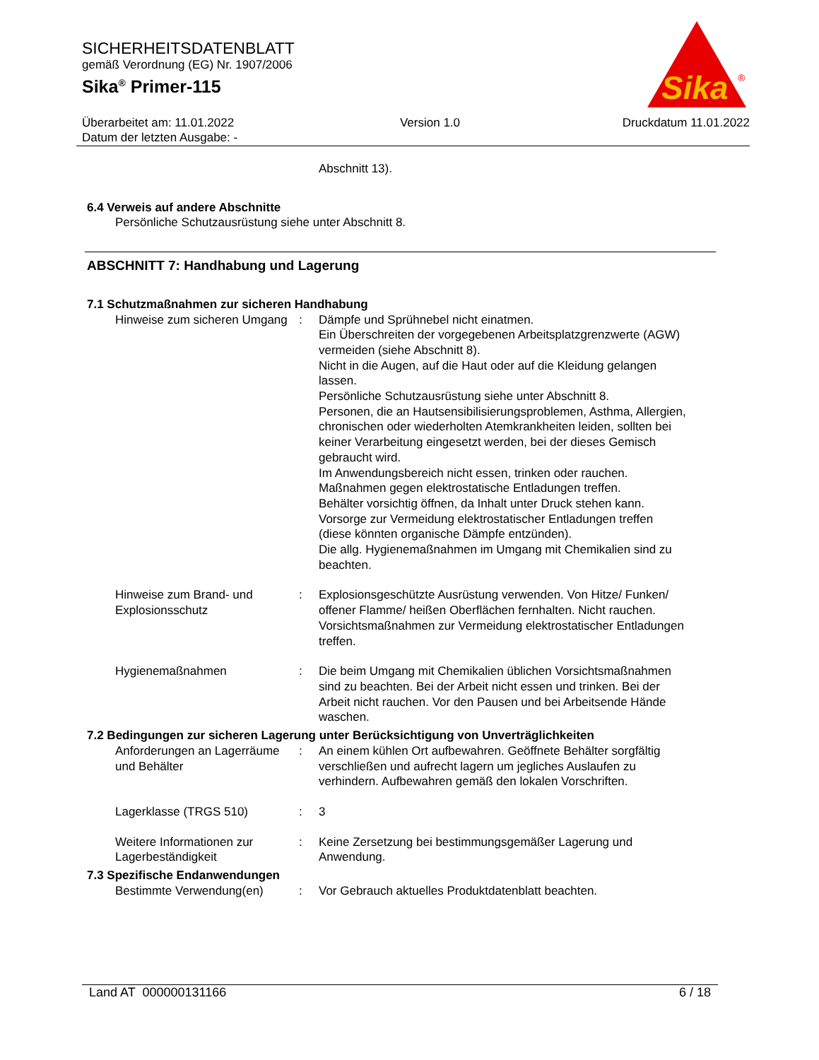SICHERHEITSDATENBLATT
gemäß Verordnung (EG) Nr. 1907/2006
Sika<sup>®</sup> Primer-115
Sika
®
Überarbeitet am: 11.01.2022
Datum der letzten Ausgabe: -
Version 1.0 Druckdatum 11.01.2022
Abschnitt 13).
6.4 Verweis auf andere Abschnitte
Persönliche Schutzausrüstung siehe unter Abschnitt 8.
ABSCHNITT 7: Handhabung und Lagerung
7.1 Schutzmaßnahmen zur sicheren Handhabung
Hinweise zum sicheren Umgang
: Dämpfe und Sprühnebel nicht einatmen.
Ein Überschreiten der vorgegebenen Arbeitsplatzgrenzwerte (AGW) vermeiden (siehe Abschnitt 8).
Nicht in die Augen, auf die Haut oder auf die Kleidung gelangen lassen.
Persönliche Schutzausrüstung siehe unter Abschnitt 8.
Personen, die an Hautsensibilisierungsproblemen, Asthma, Allergien, chronischen oder wiederholten Atemkrankheiten leiden, sollten bei keiner Verarbeitung eingesetzt werden, bei der dieses Gemisch gebraucht wird.
Im Anwendungsbereich nicht essen, trinken oder rauchen.
Maßnahmen gegen elektrostatische Entladungen treffen.
Behälter vorsichtig öffnen, da Inhalt unter Druck stehen kann.
Vorsorge zur Vermeidung elektrostatischer Entladungen treffen (diese könnten organische Dämpfe entzünden).
Die allg. Hygienemaßnahmen im Umgang mit Chemikalien sind zu beachten.
Hinweise zum Brand- und Explosionsschutz
: Explosionsgeschützte Ausrüstung verwenden. Von Hitze/ Funken/ offener Flamme/ heißen Oberflächen fernhalten. Nicht rauchen. Vorsichtsmaßnahmen zur Vermeidung elektrostatischer Entladungen treffen.
Hygienemaßnahmen : Die beim Umgang mit Chemikalien üblichen Vorsichtsmaßnahmen sind zu beachten. Bei der Arbeit nicht essen und trinken. Bei der Arbeit nicht rauchen. Vor den Pausen und bei Arbeitsende Hände waschen.
7.2 Bedingungen zur sicheren Lagerung unter Berücksichtigung von Unverträglichkeiten
Anforderungen an Lagerräume und Behälter
: An einem kühlen Ort aufbewahren. Geöffnete Behälter sorgfältig verschließen und aufrecht lagern um jegliches Auslaufen zu verhindern. Aufbewahren gemäß den lokalen Vorschriften.
Lagerklasse (TRGS 510) : 3
Weitere Informationen zur Lagerbeständigkeit
: Keine Zersetzung bei bestimmungsgemäßer Lagerung und Anwendung.
7.3 Spezifische Endanwendungen
Bestimmte Verwendung(en) : Vor Gebrauch aktuelles Produktdatenblatt beachten.
Land AT 000000131166 6 / 18